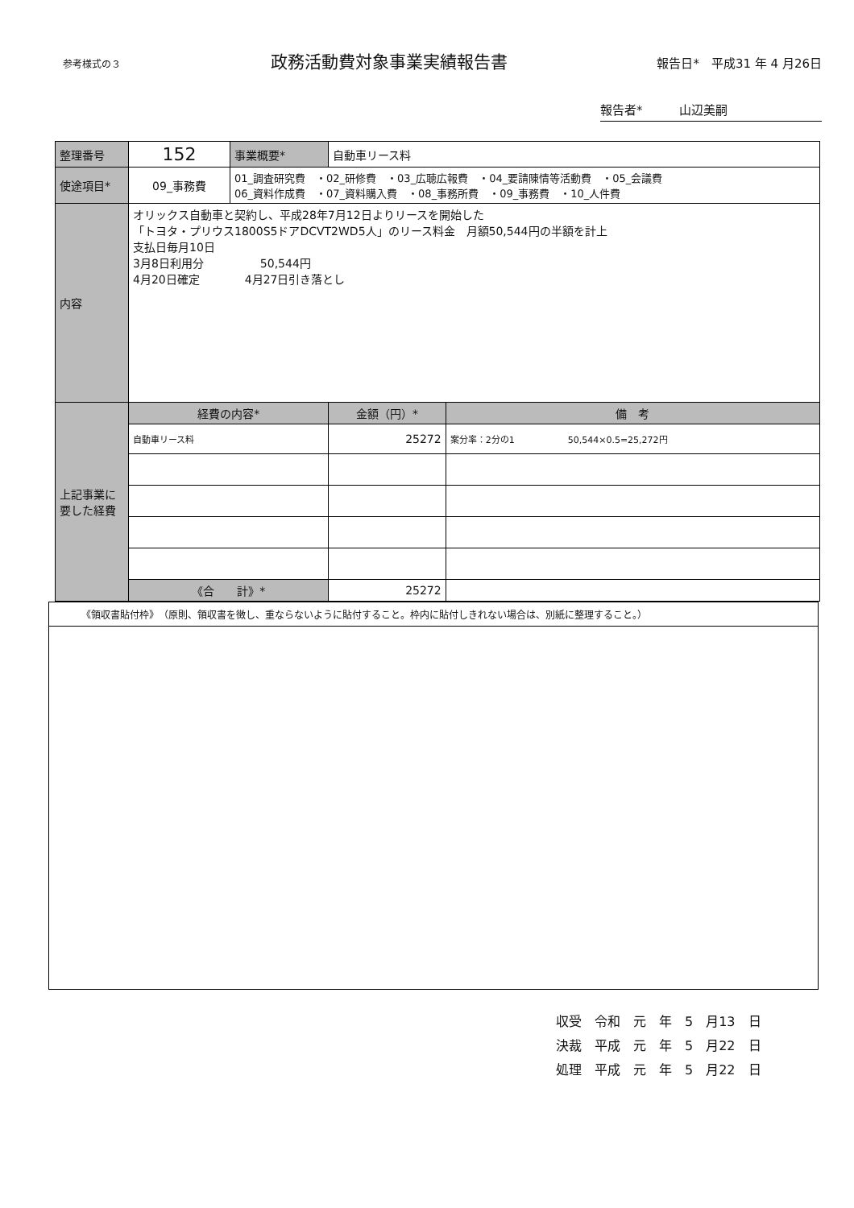参考様式の３ 政務活動費対象事業実績報告書 報告日*　平成31 年 4 月26日
報告者*　　　山辺美嗣
| 整理番号 | 152 | 事業概要* | 自動車リース料 | |
| 使途項目* | 09_事務費 | 01_調査研究費 ・02_研修費 ・03_広聴広報費 ・04_要請陳情等活動費 ・05_会議費 06_資料作成費 ・07_資料購入費 ・08_事務所費 ・09_事務費 ・10_人件費 | | |
| 内容 | オリックス自動車と契約し、平成28年7月12日よりリースを開始した 「トヨタ・プリウス1800S5ドアDCVT2WD5人」のリース料金 月額50,544円の半額を計上 支払日毎月10日 3月8日利用分 50,544円 4月20日確定 4月27日引き落とし | | | |
| 上記事業に要した経費 | 経費の内容* | | 金額（円）* | 備 考 |
| | 自動車リース料 | | 25272 | 案分率：2分の1 50,544×0.5=25,272円 |
| | 《合 計》* | | 25272 | |
《領収書貼付枠》　（原則、領収書を徴し、重ならないように貼付すること。枠内に貼付しきれない場合は、別紙に整理すること。）
収受　令和　元　年　5　月13　日
決裁　平成　元　年　5　月22　日
処理　平成　元　年　5　月22　日